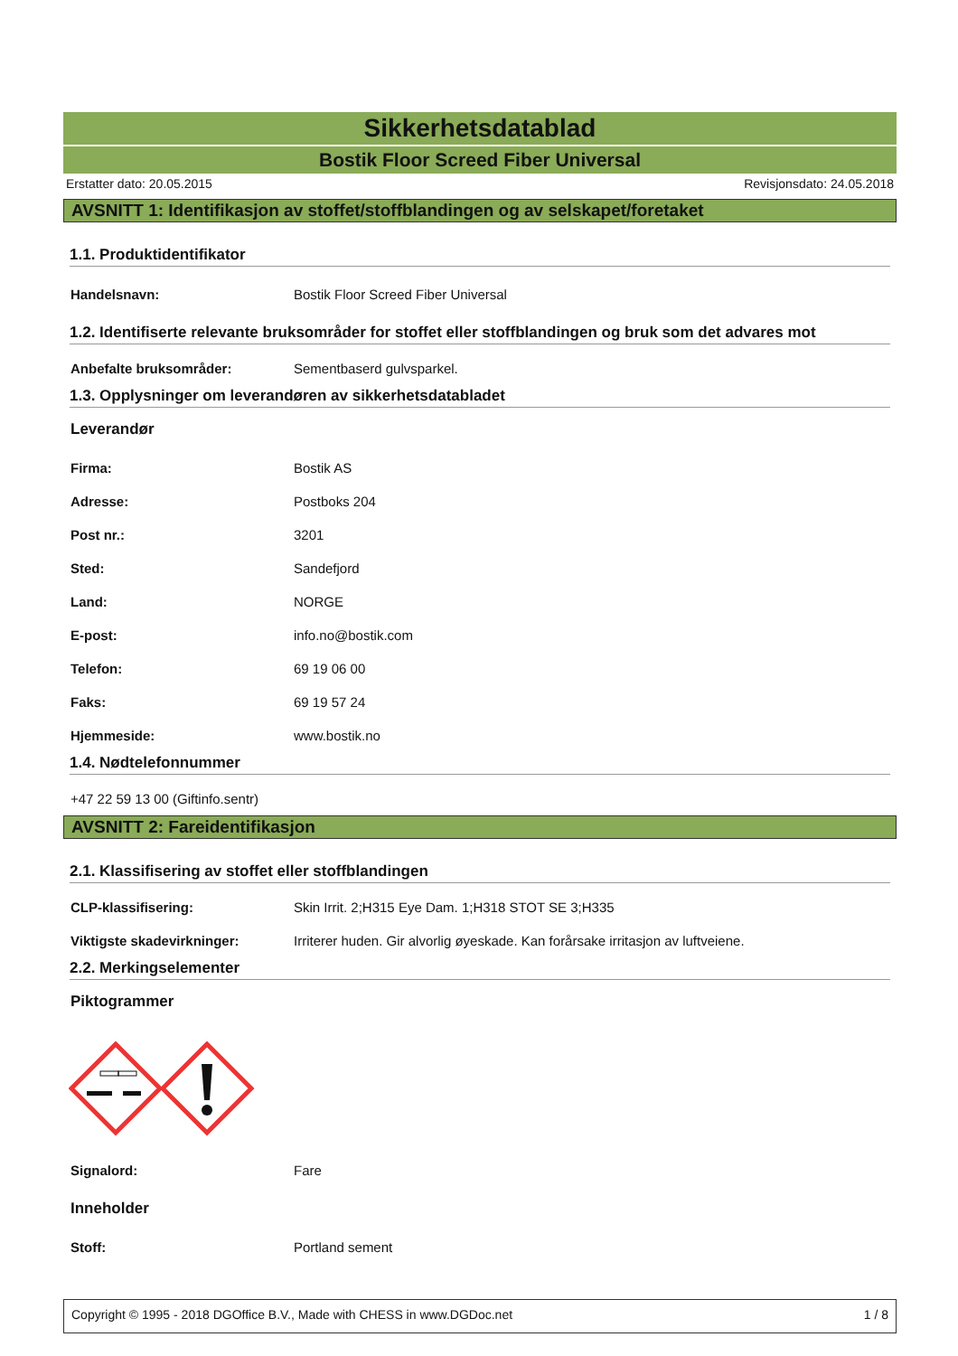Sikkerhetsdatablad
Bostik Floor Screed Fiber Universal
Erstatter dato: 20.05.2015 Revisjonsdato: 24.05.2018
AVSNITT 1: Identifikasjon av stoffet/stoffblandingen og av selskapet/foretaket
1.1. Produktidentifikator
Handelsnavn: Bostik Floor Screed Fiber Universal
1.2. Identifiserte relevante bruksområder for stoffet eller stoffblandingen og bruk som det advares mot
Anbefalte bruksområder: Sementbaserd gulvsparkel.
1.3. Opplysninger om leverandøren av sikkerhetsdatabladet
Leverandør
Firma: Bostik AS
Adresse: Postboks 204
Post nr.: 3201
Sted: Sandefjord
Land: NORGE
E-post: info.no@bostik.com
Telefon: 69 19 06 00
Faks: 69 19 57 24
Hjemmeside: www.bostik.no
1.4. Nødtelefonnummer
+47 22 59 13 00 (Giftinfo.sentr)
AVSNITT 2: Fareidentifikasjon
2.1. Klassifisering av stoffet eller stoffblandingen
CLP-klassifisering: Skin Irrit. 2;H315 Eye Dam. 1;H318 STOT SE 3;H335
Viktigste skadevirkninger: Irriterer huden. Gir alvorlig øyeskade. Kan forårsake irritasjon av luftveiene.
2.2. Merkingselementer
Piktogrammer
Signalord: Fare
Inneholder
Stoff: Portland sement
Copyright © 1995 - 2018 DGOffice B.V., Made with CHESS in www.DGDoc.net 1 / 8